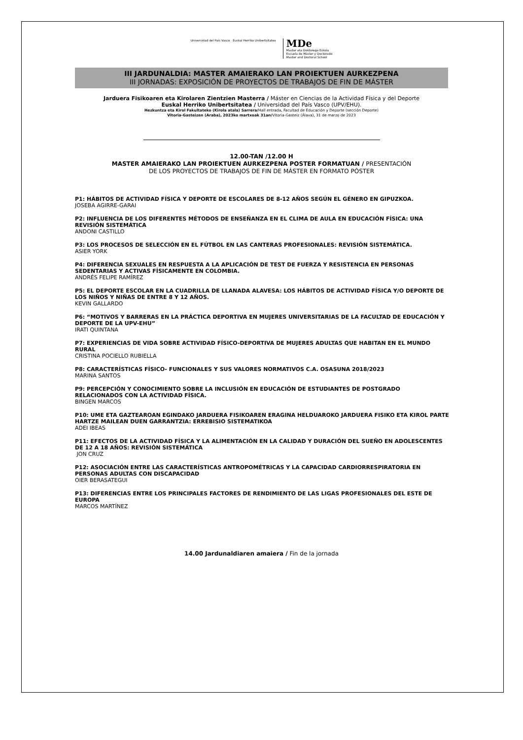Universidad del País Vasco Euskal Herriko Unibertsitatea
MDe
Master eta Doktorego Eskola
Escuela de Máster y Doctorado
Master and Doctoral School
III JARDUNALDIA: MASTER AMAIERAKO LAN PROIEKTUEN AURKEZPENA
III JORNADAS: EXPOSICIÓN DE PROYECTOS DE TRABAJOS DE FIN DE MÁSTER
Jarduera Fisikoaren eta Kirolaren Zientzien Masterra / Máster en Ciencias de la Actividad Física y del Deporte
Euskal Herriko Unibertsitatea / Universidad del País Vasco (UPV/EHU).
Hezkuntza eta Kirol Fakultateko (Kirola atala) Sarrera/Hall entrada, Facultad de Educación y Deporte (sección Deporte)
Vitoria-Gasteizen (Araba), 2023ko martxoak 31an/Vitoria-Gasteiz (Álava), 31 de marzo de 2023
12.00-TAN /12.00 H
MASTER AMAIERAKO LAN PROIEKTUEN AURKEZPENA POSTER FORMATUAN / PRESENTACIÓN
DE LOS PROYECTOS DE TRABAJOS DE FIN DE MÁSTER EN FORMATO PÓSTER
P1: HÁBITOS DE ACTIVIDAD FÍSICA Y DEPORTE DE ESCOLARES DE 8-12 AÑOS SEGÚN EL GÉNERO EN GIPUZKOA.
JOSEBA AGIRRE-GARAI
P2: INFLUENCIA DE LOS DIFERENTES MÉTODOS DE ENSEÑANZA EN EL CLIMA DE AULA EN EDUCACIÓN FÍSICA: UNA REVISIÓN SISTEMÁTICA
ANDONI CASTILLO
P3: LOS PROCESOS DE SELECCIÓN EN EL FÚTBOL EN LAS CANTERAS PROFESIONALES: REVISIÓN SISTEMÁTICA.
ASIER YORK
P4: DIFERENCIA SEXUALES EN RESPUESTA A LA APLICACIÓN DE TEST DE FUERZA Y RESISTENCIA EN PERSONAS SEDENTARIAS Y ACTIVAS FÍSICAMENTE EN COLOMBIA.
ANDRÉS FELIPE RAMÍREZ
P5: EL DEPORTE ESCOLAR EN LA CUADRILLA DE LLANADA ALAVESA: LOS HÁBITOS DE ACTIVIDAD FÍSICA Y/O DEPORTE DE LOS NIÑOS Y NIÑAS DE ENTRE 8 Y 12 AÑOS.
KEVIN GALLARDO
P6: “MOTIVOS Y BARRERAS EN LA PRÁCTICA DEPORTIVA EN MUJERES UNIVERSITARIAS DE LA FACULTAD DE EDUCACIÓN Y DEPORTE DE LA UPV-EHU”
IRATI QUINTANA
P7: EXPERIENCIAS DE VIDA SOBRE ACTIVIDAD FÍSICO-DEPORTIVA DE MUJERES ADULTAS QUE HABITAN EN EL MUNDO RURAL
CRISTINA POCIELLO RUBIELLA
P8: CARACTERÍSTICAS FÍSICO- FUNCIONALES Y SUS VALORES NORMATIVOS C.A. OSASUNA 2018/2023
MARINA SANTOS
P9: PERCEPCIÓN Y CONOCIMIENTO SOBRE LA INCLUSIÓN EN EDUCACIÓN DE ESTUDIANTES DE POSTGRADO RELACIONADOS CON LA ACTIVIDAD FÍSICA.
BINGEN MARCOS
P10: UME ETA GAZTEAROAN EGINDAKO JARDUERA FISIKOAREN ERAGINA HELDUAROKO JARDUERA FISIKO ETA KIROL PARTE HARTZE MAILEAN DUEN GARRANTZIA: ERREBISIO SISTEMATIKOA
ADEI IBEAS
P11: EFECTOS DE LA ACTIVIDAD FÍSICA Y LA ALIMENTACIÓN EN LA CALIDAD Y DURACIÓN DEL SUEÑO EN ADOLESCENTES DE 12 A 18 AÑOS: REVISIÓN SISTEMÁTICA
JON CRUZ
P12: ASOCIACIÓN ENTRE LAS CARACTERÍSTICAS ANTROPOMÉTRICAS Y LA CAPACIDAD CARDIORRESPIRATORIA EN PERSONAS ADULTAS CON DISCAPACIDAD
OIER BERASATEGUI
P13: DIFERENCIAS ENTRE LOS PRINCIPALES FACTORES DE RENDIMIENTO DE LAS LIGAS PROFESIONALES DEL ESTE DE EUROPA
MARCOS MARTÍNEZ
14.00 Jardunaldiaren amaiera / Fin de la jornada